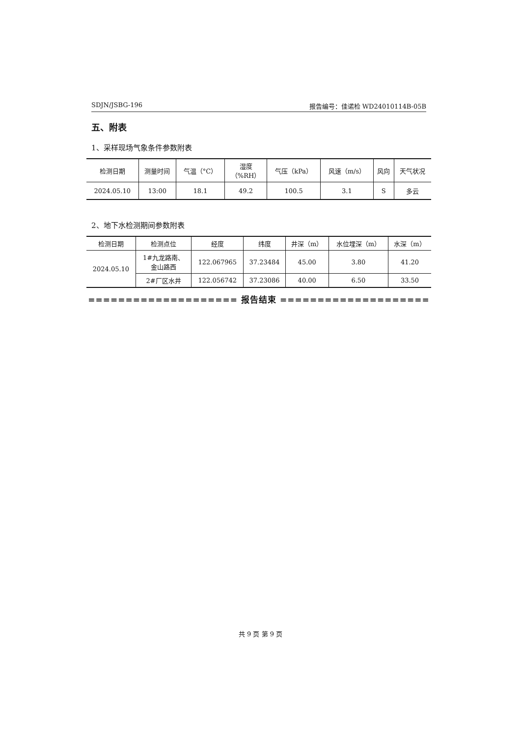SDJN/JSBG-196 报告编号：佳诺检 WD24010114B-05B
五、附表
1、采样现场气象条件参数附表
| 检测日期 | 测量时间 | 气温（°C） | 湿度 （%RH） | 气压（kPa） | 风速（m/s） | 风向 | 天气状况 |
| --- | --- | --- | --- | --- | --- | --- | --- |
| 2024.05.10 | 13:00 | 18.1 | 49.2 | 100.5 | 3.1 | S | 多云 |
2、地下水检测期间参数附表
| 检测日期 | 检测点位 | 经度 | 纬度 | 井深（m） | 水位埋深（m） | 水深（m） |
| --- | --- | --- | --- | --- | --- | --- |
| 2024.05.10 | 1#九龙路南、 金山路西 | 122.067965 | 37.23484 | 45.00 | 3.80 | 41.20 |
| | 2#厂区水井 | 122.056742 | 37.23086 | 40.00 | 6.50 | 33.50 |
==================== 报告结束 ====================
共 9 页 第 9 页